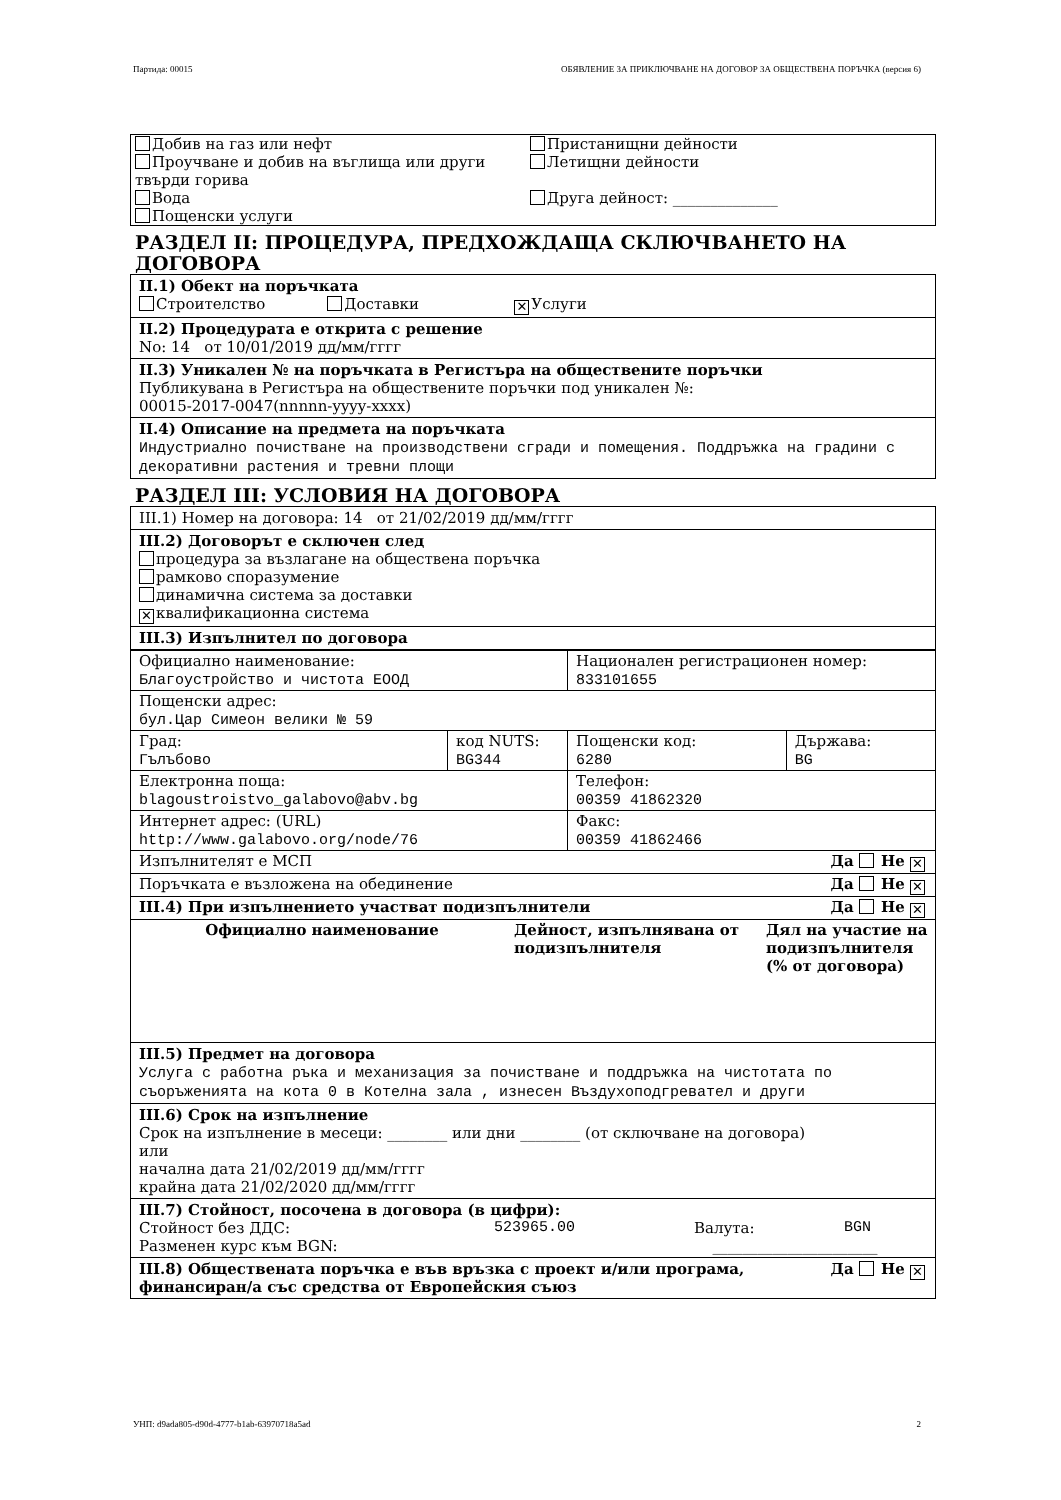Партида: 00015 ОБЯВЛЕНИЕ ЗА ПРИКЛЮЧВАНЕ НА ДОГОВОР ЗА ОБЩЕСТВЕНА ПОРЪЧКА (версия 6)
Добив на газ или нефт
Проучване и добив на въглища или други твърди горива
Вода
Пощенски услуги
Пристанищни дейности
Летищни дейности
Друга дейност: ______________
РАЗДЕЛ II: ПРОЦЕДУРА, ПРЕДХОЖДАЩА СКЛЮЧВАНЕТО НА ДОГОВОРА
II.1) Обект на поръчката
Строителство Доставки ✕ Услуги
II.2) Процедурата е открита с решение
No: 14 от 10/01/2019 дд/мм/гггг
II.3) Уникален № на поръчката в Регистъра на обществените поръчки
Публикувана в Регистъра на обществените поръчки под уникален №:
00015-2017-0047(nnnnn-yyyy-xxxx)
II.4) Описание на предмета на поръчката
Индустриално почистване на производствени сгради и помещения. Поддръжка на градини с декоративни растения и тревни площи
РАЗДЕЛ III: УСЛОВИЯ НА ДОГОВОРА
III.1) Номер на договора: 14 от 21/02/2019 дд/мм/гггг
III.2) Договорът е сключен след
процедура за възлагане на обществена поръчка
рамково споразумение
динамична система за доставки
✕ квалификационна система
III.3) Изпълнител по договора
| Официално наименование: Благоустройство и чистота ЕООД | | Национален регистрационен номер: 833101655 | |
| Пощенски адрес: бул.Цар Симеон велики № 59 | | | |
| Град: Гълъбово | код NUTS: BG344 | Пощенски код: 6280 | Държава: BG |
| Електронна поща: blagoustroistvo_galabovo@abv.bg | | Телефон: 00359 41862320 | |
| Интернет адрес: (URL) http://www.galabovo.org/node/76 | | Факс: 00359 41862466 | |
| Изпълнителят е МСП Да Не ✕ | | | |
| Поръчката е възложена на обединение Да Не ✕ | | | |
| III.4) При изпълнението участват подизпълнители Да Не ✕ | | | |
| Официално наименование | Дейност, изпълнявана от подизпълнителя | Дял на участие на подизпълнителя (% от договора) |
| --- | --- | --- |
III.5) Предмет на договора
Услуга с работна ръка и механизация за почистване и поддръжка на чистотата по съоръженията на кота 0 в Котелна зала , изнесен Въздухоподгревател и други
III.6) Срок на изпълнение
Срок на изпълнение в месеци: ________ или дни ________ (от сключване на договора)
или
начална дата 21/02/2019 дд/мм/гггг
крайна дата 21/02/2020 дд/мм/гггг
III.7) Стойност, посочена в договора (в цифри):
Стойност без ДДС: 523965.00 Валута: BGN
Разменен курс към BGN: ______________________
Да Не ✕ III.8) Обществената поръчка е във връзка с проект и/или програма, финансиран/а със средства от Европейския съюз
УНП: d9ada805-d90d-4777-b1ab-63970718a5ad 2